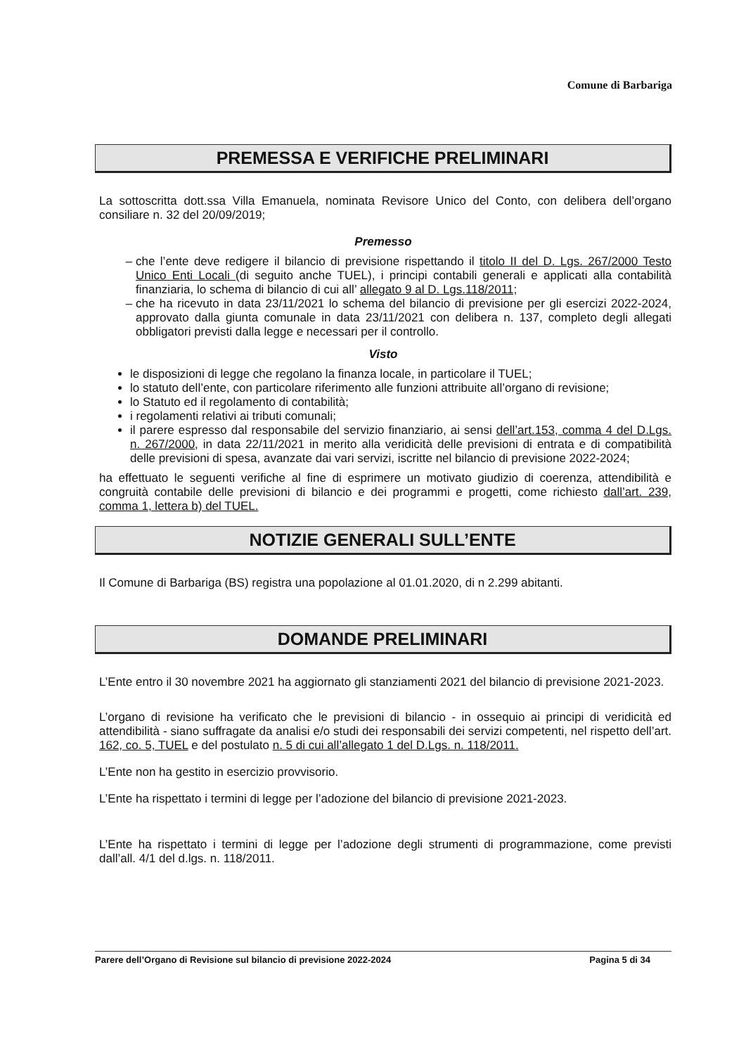Comune di Barbariga
PREMESSA E VERIFICHE PRELIMINARI
La sottoscritta dott.ssa Villa Emanuela, nominata Revisore Unico del Conto, con delibera dell’organo consiliare n. 32 del 20/09/2019;
Premesso
che l’ente deve redigere il bilancio di previsione rispettando il titolo II del D. Lgs. 267/2000 Testo Unico Enti Locali (di seguito anche TUEL), i principi contabili generali e applicati alla contabilità finanziaria, lo schema di bilancio di cui all’ allegato 9 al D. Lgs.118/2011;
che ha ricevuto in data 23/11/2021 lo schema del bilancio di previsione per gli esercizi 2022-2024, approvato dalla giunta comunale in data 23/11/2021 con delibera n. 137, completo degli allegati obbligatori previsti dalla legge e necessari per il controllo.
Visto
le disposizioni di legge che regolano la finanza locale, in particolare il TUEL;
lo statuto dell’ente, con particolare riferimento alle funzioni attribuite all’organo di revisione;
lo Statuto ed il regolamento di contabilità;
i regolamenti relativi ai tributi comunali;
il parere espresso dal responsabile del servizio finanziario, ai sensi dell’art.153, comma 4 del D.Lgs. n. 267/2000, in data 22/11/2021 in merito alla veridicità delle previsioni di entrata e di compatibilità delle previsioni di spesa, avanzate dai vari servizi, iscritte nel bilancio di previsione 2022-2024;
ha effettuato le seguenti verifiche al fine di esprimere un motivato giudizio di coerenza, attendibilità e congruità contabile delle previsioni di bilancio e dei programmi e progetti, come richiesto dall’art. 239, comma 1, lettera b) del TUEL.
NOTIZIE GENERALI SULL’ENTE
Il Comune di Barbariga (BS) registra una popolazione al 01.01.2020, di n 2.299 abitanti.
DOMANDE PRELIMINARI
L’Ente entro il 30 novembre 2021 ha aggiornato gli stanziamenti 2021 del bilancio di previsione 2021-2023.
L’organo di revisione ha verificato che le previsioni di bilancio - in ossequio ai principi di veridicità ed attendibilità - siano suffragate da analisi e/o studi dei responsabili dei servizi competenti, nel rispetto dell’art. 162, co. 5, TUEL e del postulato n. 5 di cui all’allegato 1 del D.Lgs. n. 118/2011.
L’Ente non ha gestito in esercizio provvisorio.
L’Ente ha rispettato i termini di legge per l’adozione del bilancio di previsione 2021-2023.
L’Ente ha rispettato i termini di legge per l’adozione degli strumenti di programmazione, come previsti dall’all. 4/1 del d.lgs. n. 118/2011.
Parere dell’Organo di Revisione sul bilancio di previsione 2022-2024 Pagina 5 di 34